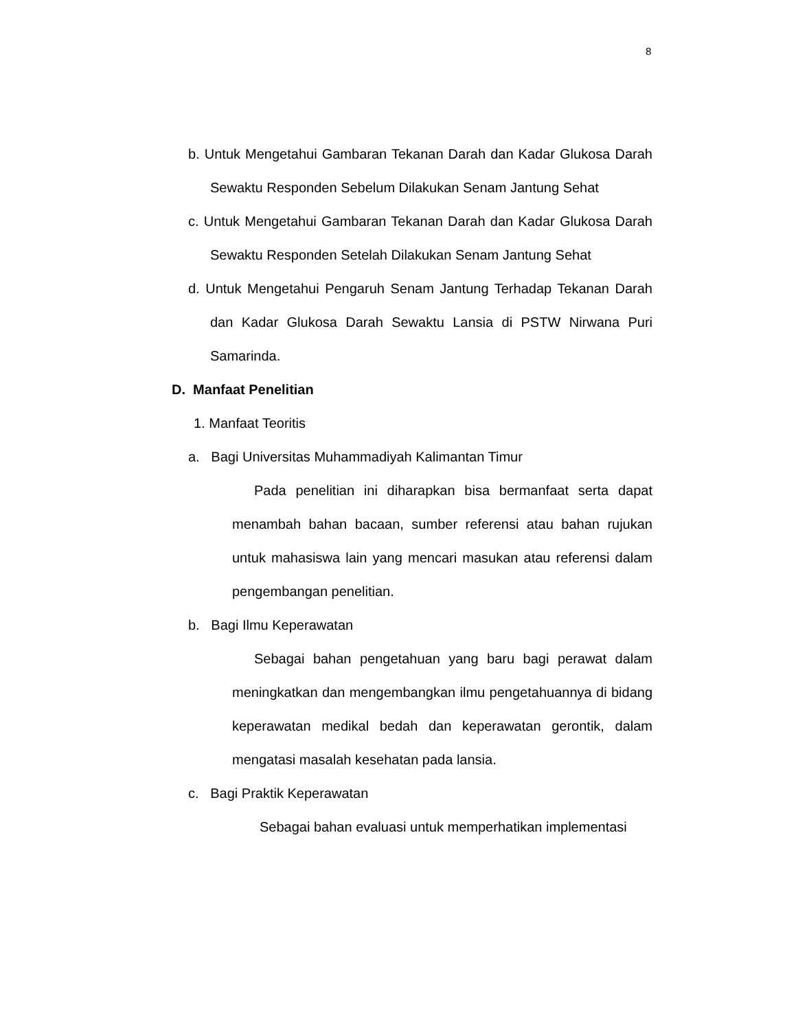8
b. Untuk Mengetahui Gambaran Tekanan Darah dan Kadar Glukosa Darah Sewaktu Responden Sebelum Dilakukan Senam Jantung Sehat
c. Untuk Mengetahui Gambaran Tekanan Darah dan Kadar Glukosa Darah Sewaktu Responden Setelah Dilakukan Senam Jantung Sehat
d. Untuk Mengetahui Pengaruh Senam Jantung Terhadap Tekanan Darah dan Kadar Glukosa Darah Sewaktu Lansia di PSTW Nirwana Puri Samarinda.
D. Manfaat Penelitian
1. Manfaat Teoritis
a. Bagi Universitas Muhammadiyah Kalimantan Timur
Pada penelitian ini diharapkan bisa bermanfaat serta dapat menambah bahan bacaan, sumber referensi atau bahan rujukan untuk mahasiswa lain yang mencari masukan atau referensi dalam pengembangan penelitian.
b. Bagi Ilmu Keperawatan
Sebagai bahan pengetahuan yang baru bagi perawat dalam meningkatkan dan mengembangkan ilmu pengetahuannya di bidang keperawatan medikal bedah dan keperawatan gerontik, dalam mengatasi masalah kesehatan pada lansia.
c. Bagi Praktik Keperawatan
Sebagai bahan evaluasi untuk memperhatikan implementasi